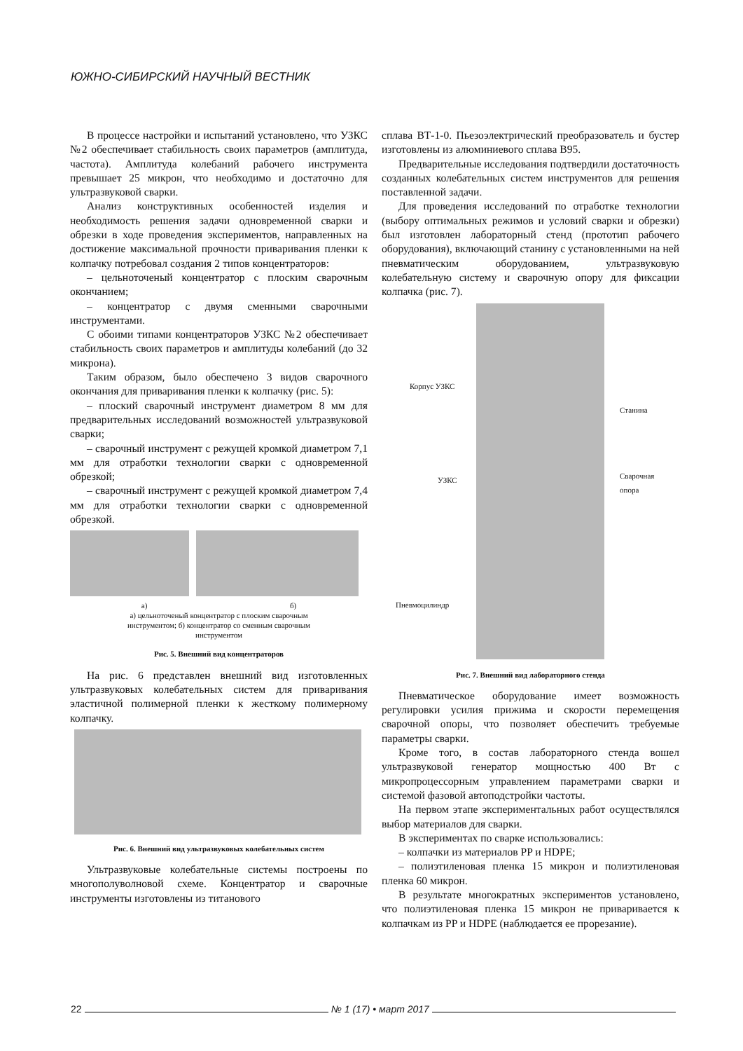ЮЖНО-СИБИРСКИЙ НАУЧНЫЙ ВЕСТНИК
В процессе настройки и испытаний установлено, что УЗКС №2 обеспечивает стабильность своих параметров (амплитуда, частота). Амплитуда колебаний рабочего инструмента превышает 25 микрон, что необходимо и достаточно для ультразвуковой сварки.
Анализ конструктивных особенностей изделия и необходимость решения задачи одновременной сварки и обрезки в ходе проведения экспериментов, направленных на достижение максимальной прочности приваривания пленки к колпачку потребовал создания 2 типов концентраторов:
– цельноточеный концентратор с плоским сварочным окончанием;
– концентратор с двумя сменными сварочными инструментами.
С обоими типами концентраторов УЗКС №2 обеспечивает стабильность своих параметров и амплитуды колебаний (до 32 микрона).
Таким образом, было обеспечено 3 видов сварочного окончания для приваривания пленки к колпачку (рис. 5):
– плоский сварочный инструмент диаметром 8 мм для предварительных исследований возможностей ультразвуковой сварки;
– сварочный инструмент с режущей кромкой диаметром 7,1 мм для отработки технологии сварки с одновременной обрезкой;
– сварочный инструмент с режущей кромкой диаметром 7,4 мм для отработки технологии сварки с одновременной обрезкой.
а) б)
а) цельноточеный концентратор с плоским сварочным
инструментом; б) концентратор со сменным сварочным
инструментом
Рис. 5. Внешний вид концентраторов
На рис. 6 представлен внешний вид изготовленных ультразвуковых колебательных систем для приваривания эластичной полимерной пленки к жесткому полимерному колпачку.
Рис. 6. Внешний вид ультразвуковых колебательных систем
Ультразвуковые колебательные системы построены по многополуволновой схеме. Концентратор и сварочные инструменты изготовлены из титанового
сплава ВТ-1-0. Пьезоэлектрический преобразователь и бустер изготовлены из алюминиевого сплава В95.
Предварительные исследования подтвердили достаточность созданных колебательных систем инструментов для решения поставленной задачи.
Для проведения исследований по отработке технологии (выбору оптимальных режимов и условий сварки и обрезки) был изготовлен лабораторный стенд (прототип рабочего оборудования), включающий станину с установленными на ней пневматическим оборудованием, ультразвуковую колебательную систему и сварочную опору для фиксации колпачка (рис. 7).
Корпус УЗКС
Станина
УЗКС Сварочная
опора
Пневмоцилиндр
Рис. 7. Внешний вид лабораторного стенда
Пневматическое оборудование имеет возможность регулировки усилия прижима и скорости перемещения сварочной опоры, что позволяет обеспечить требуемые параметры сварки.
Кроме того, в состав лабораторного стенда вошел ультразвуковой генератор мощностью 400 Вт с микропроцессорным управлением параметрами сварки и системой фазовой автоподстройки частоты.
На первом этапе экспериментальных работ осуществлялся выбор материалов для сварки.
В экспериментах по сварке использовались:
– колпачки из материалов PP и HDPE;
– полиэтиленовая пленка 15 микрон и полиэтиленовая пленка 60 микрон.
В результате многократных экспериментов установлено, что полиэтиленовая пленка 15 микрон не приваривается к колпачкам из PP и HDPE (наблюдается ее прорезание).
22 № 1 (17) • март 2017